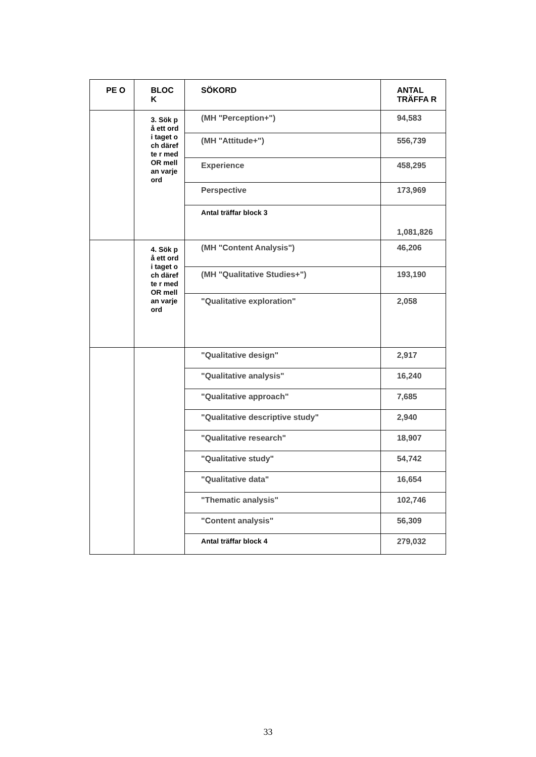| PE O | BLOC K | SÖKORD | ANTAL TRÄFFA R |
| --- | --- | --- | --- |
| | 3. Sök på ett ord i taget och därefte r med OR mellan varje ord | (MH "Perception+") | 94,583 |
| | | (MH "Attitude+") | 556,739 |
| | | Experience | 458,295 |
| | | Perspective | 173,969 |
| | | Antal träffar block 3 | 1,081,826 |
| | 4. Sök på ett ord i taget och därefte r med OR mellan varje ord | (MH "Content Analysis") | 46,206 |
| | | (MH "Qualitative Studies+") | 193,190 |
| | | "Qualitative exploration" | 2,058 |
| | | "Qualitative design" | 2,917 |
| | | "Qualitative analysis" | 16,240 |
| | | "Qualitative approach" | 7,685 |
| | | "Qualitative descriptive study" | 2,940 |
| | | "Qualitative research" | 18,907 |
| | | "Qualitative study" | 54,742 |
| | | "Qualitative data" | 16,654 |
| | | "Thematic analysis" | 102,746 |
| | | "Content analysis" | 56,309 |
| | | Antal träffar block 4 | 279,032 |
33